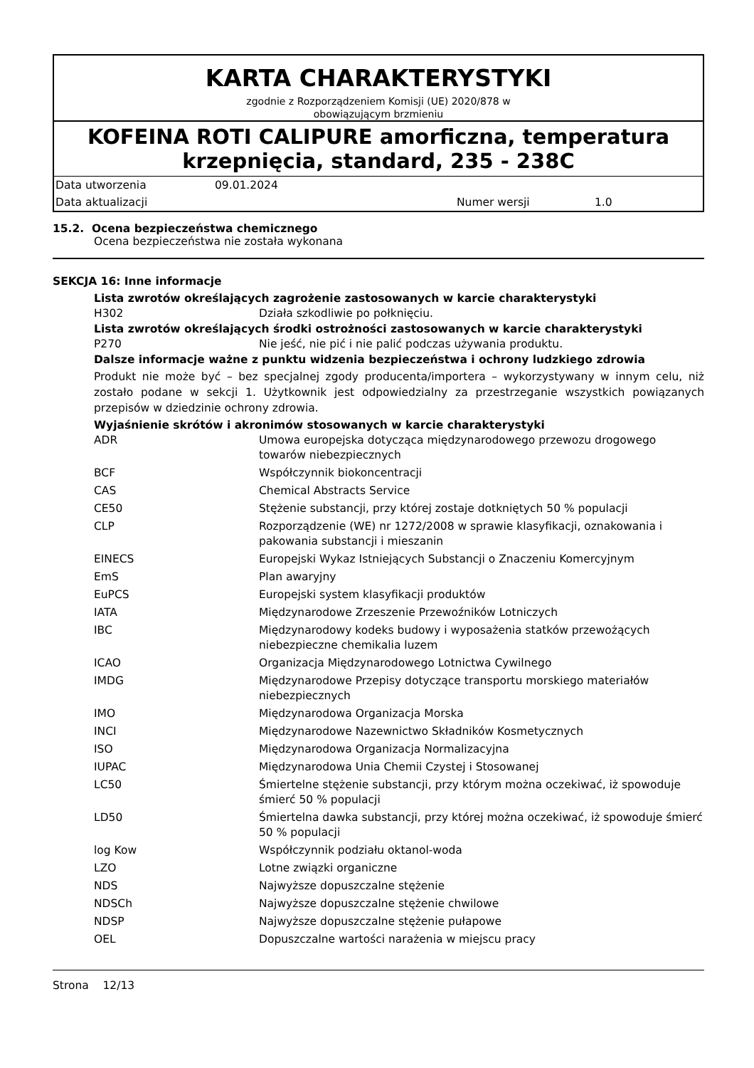KARTA CHARAKTERYSTYKI
zgodnie z Rozporządzeniem Komisji (UE) 2020/878 w
obowiązującym brzmieniu
KOFEINA ROTI CALIPURE amorficzna, temperatura krzepnięcia, standard, 235 - 238C
| Data utworzenia | 09.01.2024 | | |
| Data aktualizacji | | Numer wersji | 1.0 |
15.2. Ocena bezpieczeństwa chemicznego
Ocena bezpieczeństwa nie została wykonana
SEKCJA 16: Inne informacje
Lista zwrotów określających zagrożenie zastosowanych w karcie charakterystyki
| H302 | Działa szkodliwie po połknięciu. |
Lista zwrotów określających środki ostrożności zastosowanych w karcie charakterystyki
| P270 | Nie jeść, nie pić i nie palić podczas używania produktu. |
Dalsze informacje ważne z punktu widzenia bezpieczeństwa i ochrony ludzkiego zdrowia
Produkt nie może być – bez specjalnej zgody producenta/importera – wykorzystywany w innym celu, niż zostało podane w sekcji 1. Użytkownik jest odpowiedzialny za przestrzeganie wszystkich powiązanych przepisów w dziedzinie ochrony zdrowia.
Wyjaśnienie skrótów i akronimów stosowanych w karcie charakterystyki
| ADR | Umowa europejska dotycząca międzynarodowego przewozu drogowego towarów niebezpiecznych |
| BCF | Współczynnik biokoncentracji |
| CAS | Chemical Abstracts Service |
| CE50 | Stężenie substancji, przy której zostaje dotkniętych 50 % populacji |
| CLP | Rozporządzenie (WE) nr 1272/2008 w sprawie klasyfikacji, oznakowania i pakowania substancji i mieszanin |
| EINECS | Europejski Wykaz Istniejących Substancji o Znaczeniu Komercyjnym |
| EmS | Plan awaryjny |
| EuPCS | Europejski system klasyfikacji produktów |
| IATA | Międzynarodowe Zrzeszenie Przewoźników Lotniczych |
| IBC | Międzynarodowy kodeks budowy i wyposażenia statków przewożących niebezpieczne chemikalia luzem |
| ICAO | Organizacja Międzynarodowego Lotnictwa Cywilnego |
| IMDG | Międzynarodowe Przepisy dotyczące transportu morskiego materiałów niebezpiecznych |
| IMO | Międzynarodowa Organizacja Morska |
| INCI | Międzynarodowe Nazewnictwo Składników Kosmetycznych |
| ISO | Międzynarodowa Organizacja Normalizacyjna |
| IUPAC | Międzynarodowa Unia Chemii Czystej i Stosowanej |
| LC50 | Śmiertelne stężenie substancji, przy którym można oczekiwać, iż spowoduje śmierć 50 % populacji |
| LD50 | Śmiertelna dawka substancji, przy której można oczekiwać, iż spowoduje śmierć 50 % populacji |
| log Kow | Współczynnik podziału oktanol-woda |
| LZO | Lotne związki organiczne |
| NDS | Najwyższe dopuszczalne stężenie |
| NDSCh | Najwyższe dopuszczalne stężenie chwilowe |
| NDSP | Najwyższe dopuszczalne stężenie pułapowe |
| OEL | Dopuszczalne wartości narażenia w miejscu pracy |
Strona 12/13